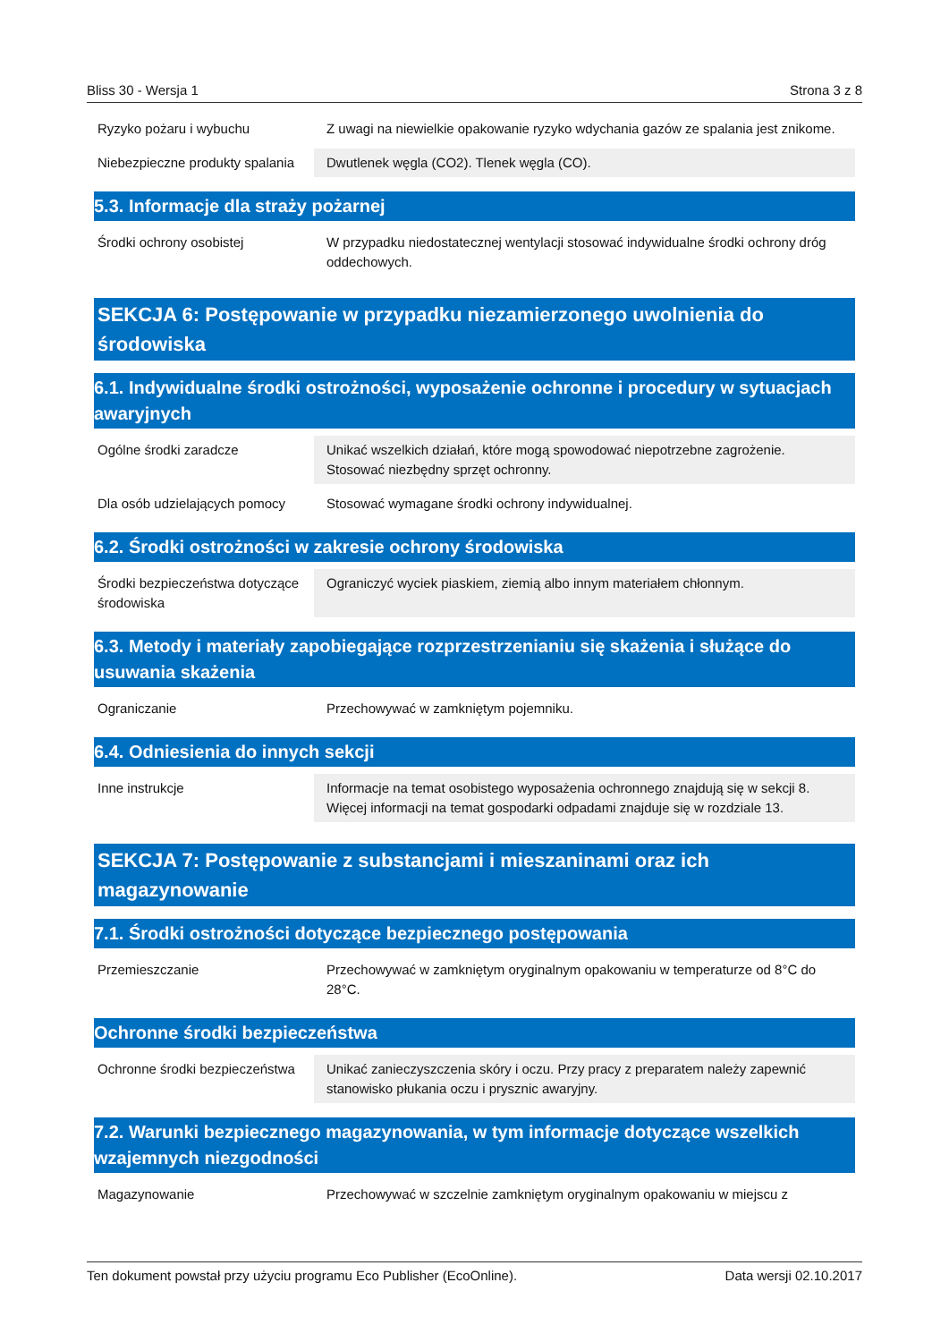Bliss 30 - Wersja 1 Strona 3 z 8
| Ryzyko pożaru i wybuchu | Z uwagi na niewielkie opakowanie ryzyko wdychania gazów ze spalania jest znikome. |
| Niebezpieczne produkty spalania | Dwutlenek węgla (CO2). Tlenek węgla (CO). |
5.3. Informacje dla straży pożarnej
| Środki ochrony osobistej | W przypadku niedostatecznej wentylacji stosować indywidualne środki ochrony dróg oddechowych. |
SEKCJA 6: Postępowanie w przypadku niezamierzonego uwolnienia do środowiska
6.1. Indywidualne środki ostrożności, wyposażenie ochronne i procedury w sytuacjach awaryjnych
| Ogólne środki zaradcze | Unikać wszelkich działań, które mogą spowodować niepotrzebne zagrożenie. Stosować niezbędny sprzęt ochronny. |
| Dla osób udzielających pomocy | Stosować wymagane środki ochrony indywidualnej. |
6.2. Środki ostrożności w zakresie ochrony środowiska
| Środki bezpieczeństwa dotyczące środowiska | Ograniczyć wyciek piaskiem, ziemią albo innym materiałem chłonnym. |
6.3. Metody i materiały zapobiegające rozprzestrzenianiu się skażenia i służące do usuwania skażenia
| Ograniczanie | Przechowywać w zamkniętym pojemniku. |
6.4. Odniesienia do innych sekcji
| Inne instrukcje | Informacje na temat osobistego wyposażenia ochronnego znajdują się w sekcji 8. Więcej informacji na temat gospodarki odpadami znajduje się w rozdziale 13. |
SEKCJA 7: Postępowanie z substancjami i mieszaninami oraz ich magazynowanie
7.1. Środki ostrożności dotyczące bezpiecznego postępowania
| Przemieszczanie | Przechowywać w zamkniętym oryginalnym opakowaniu w temperaturze od 8°C do 28°C. |
Ochronne środki bezpieczeństwa
| Ochronne środki bezpieczeństwa | Unikać zanieczyszczenia skóry i oczu. Przy pracy z preparatem należy zapewnić stanowisko płukania oczu i prysznic awaryjny. |
7.2. Warunki bezpiecznego magazynowania, w tym informacje dotyczące wszelkich wzajemnych niezgodności
| Magazynowanie | Przechowywać w szczelnie zamkniętym oryginalnym opakowaniu w miejscu z |
Ten dokument powstał przy użyciu programu Eco Publisher (EcoOnline). Data wersji 02.10.2017